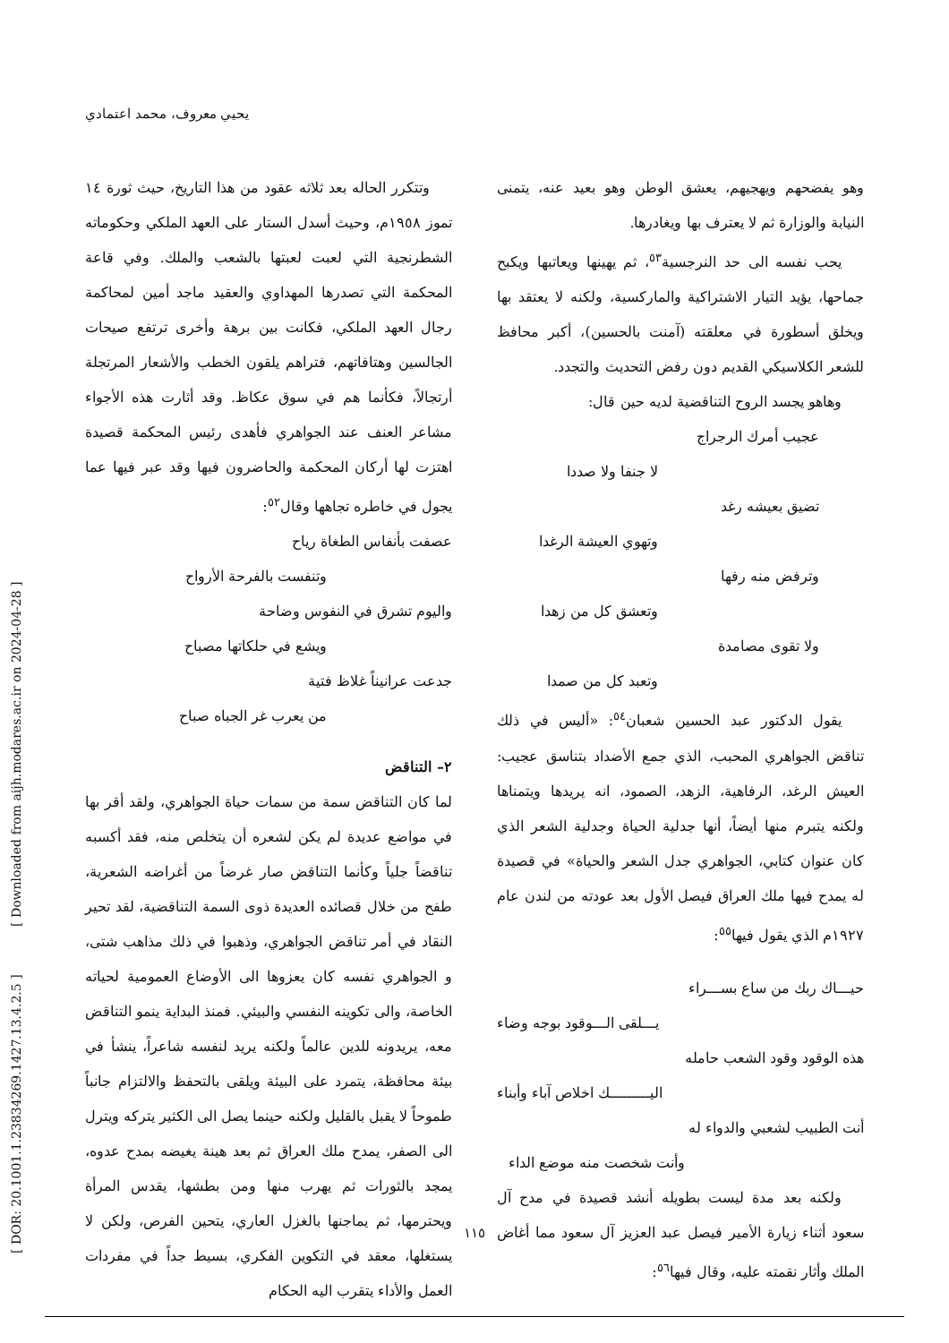يحيي معروف، محمد اعتمادي
[ DOR: 20.1001.1.23834269.1427.13.4.2.5 ] [ Downloaded from aijh.modares.ac.ir on 2024-04-28 ]
وتتكرر الحاله بعد ثلاثه عقود من هذا التاريخ، حيث ثورة ١٤ تموز ١٩٥٨م، وحيث أسدل الستار على العهد الملكي وحكوماته الشطرنجية التي لعبت لعبتها بالشعب والملك. وفي قاعة المحكمة التي تصدرها المهداوي والعقيد ماجد أمين لمحاكمة رجال العهد الملكي، فكانت بين برهة وأخرى ترتفع صيحات الجالسين وهتافاتهم، فتراهم يلقون الخطب والأشعار المرتجلة أرتجالاً، فكأنما هم في سوق عكاظ. وقد أثارت هذه الأجواء مشاعر العنف عند الجواهري فأهدى رئيس المحكمة قصيدة اهتزت لها أركان المحكمة والحاضرون فيها وقد عبر فيها عما يجول في خاطره تجاهها وقال<sup>٥٢</sup>:
عصفت بأنفاس الطغاة رياح
وتنفست بالفرحة الأرواح
واليوم تشرق في النفوس وضاحة
ويشع في حلكاتها مصباح
جدعت عرانيناً غلاظ فتية
من يعرب غر الجباه صباح
٢– التناقض
لما كان التناقض سمة من سمات حياة الجواهري، ولقد أقر بها في مواضع عديدة لم يكن لشعره أن يتخلص منه، فقد أكسبه تناقضاً جلياً وكأنما التناقض صار غرضاً من أغراضه الشعرية، طفح من خلال قصائده العديدة ذوى السمة التناقضية، لقد تحير النقاد في أمر تناقض الجواهري، وذهبوا في ذلك مذاهب شتى، و الجواهري نفسه كان يعزوها الى الأوضاع العمومية لحياته الخاصة، والى تكوينه النفسي والبيئي. فمنذ البداية ينمو التناقض معه، يريدونه للدين عالماً ولكنه يريد لنفسه شاعراً، ينشأ في بيئة محافظة، يتمرد على البيئة ويلقى بالتحفظ والالتزام جانباً طموحاً لا يقبل بالقليل ولكنه حينما يصل الى الكثير يتركه ويترل الى الصفر، يمدح ملك العراق ثم بعد هينة يغيضه بمدح عدوه، يمجد بالثورات ثم يهرب منها ومن بطشها، يقدس المرأة ويحترمها، ثم يماجنها بالغزل العاري، يتحين الفرص، ولكن لا يستغلها، معقد في التكوين الفكري، بسيط جداً في مفردات العمل والأداء يتقرب اليه الحكام
وهو يفضحهم ويهجيهم، يعشق الوطن وهو بعيد عنه، يتمنى النيابة والوزارة ثم لا يعترف بها ويغادرها.
يحب نفسه الى حد النرجسية<sup>٥٣</sup>، ثم يهينها ويعاتبها ويكبح جماحها، يؤيد التيار الاشتراكية والماركسية، ولكنه لا يعتقد بها ويخلق أسطورة في معلقته (آمنت بالحسين)، أكبر محافظ للشعر الكلاسيكي القديم دون رفض التحديث والتجدد.
وهاهو يجسد الروح التناقضية لديه حين قال:
عجيب أمرك الرجراج
لا جنفا ولا صددا
تضيق بعيشه رغد
وتهوي العيشة الرغدا
وترفض منه رفها
وتعشق كل من زهدا
ولا تقوى مصامدة
وتعبد كل من صمدا
يقول الدكتور عبد الحسين شعبان<sup>٥٤</sup>: «أليس في ذلك تناقض الجواهري المحبب، الذي جمع الأضداد بتناسق عجيب: العيش الرغد، الرفاهية، الزهد، الصمود، انه يريدها ويتمناها ولكنه يتبرم منها أيضاً، أنها جدلية الحياة وجدلية الشعر الذي كان عنوان كتابي، الجواهري جدل الشعر والحياة» في قصيدة له يمدح فيها ملك العراق فيصل الأول بعد عودته من لندن عام ١٩٢٧م الذي يقول فيها<sup>٥٥</sup>:
حيـــاك ربك من ساع بســـراء
يـــلقى الـــوقود بوجه وضاء
هذه الوقود وقود الشعب حامله
اليـــــــــك اخلاص آباء وأبناء
أنت الطبيب لشعبي والدواء له
وأنت شخصت منه موضع الداء
ولكنه بعد مدة ليست بطويله أنشد قصيدة في مدح آل سعود أثناء زيارة الأمير فيصل عبد العزيز آل سعود مما أغاض الملك وأثار نقمته عليه، وقال فيها<sup>٥٦</sup>:
١١٥